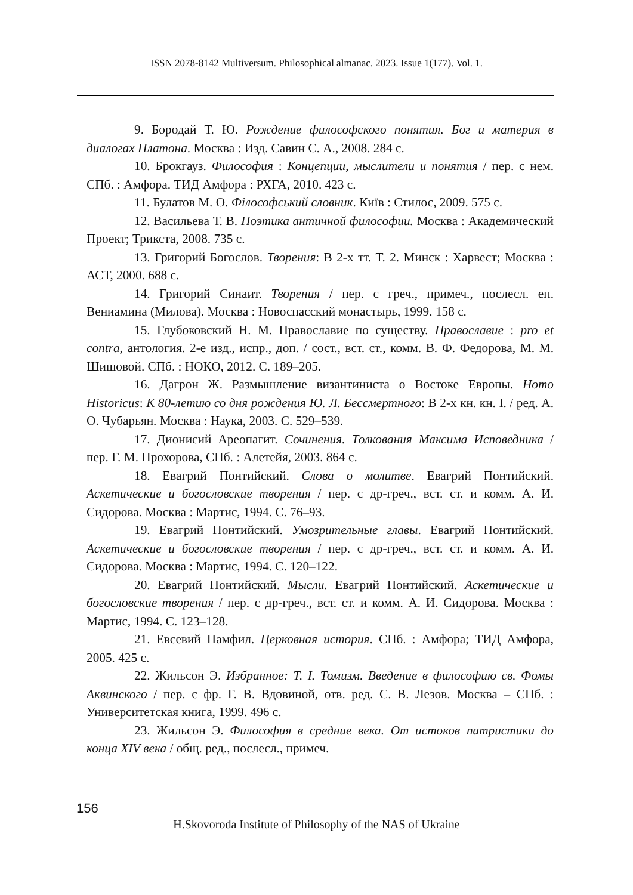ISSN 2078-8142 Multiversum. Philosophical almanac. 2023. Issue 1(177). Vol. 1.
9. Бородай Т. Ю. Рождение философского понятия. Бог и материя в диалогах Платона. Москва : Изд. Савин С. А., 2008. 284 с.
10. Брокгауз. Философия : Концепции, мыслители и понятия / пер. с нем. СПб. : Амфора. ТИД Амфора : РХГА, 2010. 423 с.
11. Булатов М. О. Філософський словник. Київ : Стилос, 2009. 575 с.
12. Васильева Т. В. Поэтика античной философии. Москва : Академический Проект; Трикста, 2008. 735 с.
13. Григорий Богослов. Творения: В 2-х тт. Т. 2. Минск : Харвест; Москва : АСТ, 2000. 688 с.
14. Григорий Синаит. Творения / пер. с греч., примеч., послесл. еп. Вениамина (Милова). Москва : Новоспасский монастырь, 1999. 158 с.
15. Глубоковский Н. М. Православие по существу. Православие : pro et contra, антология. 2-е изд., испр., доп. / сост., вст. ст., комм. В. Ф. Федорова, М. М. Шишовой. СПб. : НОКО, 2012. С. 189–205.
16. Дагрон Ж. Размышление византиниста о Востоке Европы. Homo Historicus: К 80-летию со дня рождения Ю. Л. Бессмертного: В 2-х кн. кн. I. / ред. А. О. Чубарьян. Москва : Наука, 2003. С. 529–539.
17. Дионисий Ареопагит. Сочинения. Толкования Максима Исповедника / пер. Г. М. Прохорова, СПб. : Алетейя, 2003. 864 с.
18. Евагрий Понтийский. Слова о молитве. Евагрий Понтийский. Аскетические и богословские творения / пер. с др-греч., вст. ст. и комм. А. И. Сидорова. Москва : Мартис, 1994. С. 76–93.
19. Евагрий Понтийский. Умозрительные главы. Евагрий Понтийский. Аскетические и богословские творения / пер. с др-греч., вст. ст. и комм. А. И. Сидорова. Москва : Мартис, 1994. С. 120–122.
20. Евагрий Понтийский. Мысли. Евагрий Понтийский. Аскетические и богословские творения / пер. с др-греч., вст. ст. и комм. А. И. Сидорова. Москва : Мартис, 1994. С. 123–128.
21. Евсевий Памфил. Церковная история. СПб. : Амфора; ТИД Амфора, 2005. 425 с.
22. Жильсон Э. Избранное: Т. I. Томизм. Введение в философию св. Фомы Аквинского / пер. с фр. Г. В. Вдовиной, отв. ред. С. В. Лезов. Москва – СПб. : Университетская книга, 1999. 496 с.
23. Жильсон Э. Философия в средние века. От истоков патристики до конца XIV века / общ. ред., послесл., примеч.
156
H.Skovoroda Institute of Philosophy of the NAS of Ukraine